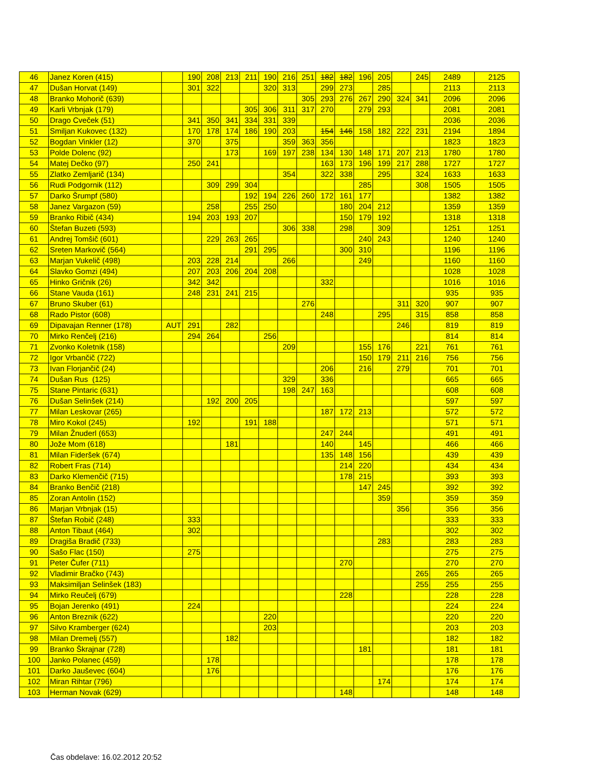| 46 | Janez Koren (415) | | 190 | 208 | 213 | 211 | 190 | 216 | 251 | 182 | 182 | 196 | 205 | | 245 | 2489 | 2125 |
| 47 | Dušan Horvat (149) | | 301 | 322 | | | 320 | 313 | | 299 | 273 | | 285 | | | 2113 | 2113 |
| 48 | Branko Mohorič (639) | | | | | | | | 305 | 293 | 276 | 267 | 290 | 324 | 341 | 2096 | 2096 |
| 49 | Karli Vrbnjak (179) | | | | | 305 | 306 | 311 | 317 | 270 | | 279 | 293 | | | 2081 | 2081 |
| 50 | Drago Cveček (51) | | 341 | 350 | 341 | 334 | 331 | 339 | | | | | | | | 2036 | 2036 |
| 51 | Smiljan Kukovec (132) | | 170 | 178 | 174 | 186 | 190 | 203 | | 154 | 146 | 158 | 182 | 222 | 231 | 2194 | 1894 |
| 52 | Bogdan Vinkler (12) | | 370 | | 375 | | | 359 | 363 | 356 | | | | | | 1823 | 1823 |
| 53 | Polde Dolenc (92) | | | | 173 | | 169 | 197 | 238 | 134 | 130 | 148 | 171 | 207 | 213 | 1780 | 1780 |
| 54 | Matej Dečko (97) | | 250 | 241 | | | | | | 163 | 173 | 196 | 199 | 217 | 288 | 1727 | 1727 |
| 55 | Zlatko Zemljarič (134) | | | | | | | 354 | | 322 | 338 | | 295 | | 324 | 1633 | 1633 |
| 56 | Rudi Podgornik (112) | | | 309 | 299 | 304 | | | | | | 285 | | | 308 | 1505 | 1505 |
| 57 | Darko Šrumpf (580) | | | | | 192 | 194 | 226 | 260 | 172 | 161 | 177 | | | | 1382 | 1382 |
| 58 | Janez Vargazon (59) | | | 258 | | 255 | 250 | | | | 180 | 204 | 212 | | | 1359 | 1359 |
| 59 | Branko Ribič (434) | | 194 | 203 | 193 | 207 | | | | | 150 | 179 | 192 | | | 1318 | 1318 |
| 60 | Štefan Buzeti (593) | | | | | | | 306 | 338 | | 298 | | 309 | | | 1251 | 1251 |
| 61 | Andrej Tomšič (601) | | | 229 | 263 | 265 | | | | | | 240 | 243 | | | 1240 | 1240 |
| 62 | Sreten Markovič (564) | | | | | 291 | 295 | | | | 300 | 310 | | | | 1196 | 1196 |
| 63 | Marjan Vukelič (498) | | 203 | 228 | 214 | | | 266 | | | | 249 | | | | 1160 | 1160 |
| 64 | Slavko Gomzi (494) | | 207 | 203 | 206 | 204 | 208 | | | | | | | | | 1028 | 1028 |
| 65 | Hinko Gričnik (26) | | 342 | 342 | | | | | | 332 | | | | | | 1016 | 1016 |
| 66 | Stane Vauda (161) | | 248 | 231 | 241 | 215 | | | | | | | | | | 935 | 935 |
| 67 | Bruno Skuber (61) | | | | | | | | 276 | | | | | 311 | 320 | 907 | 907 |
| 68 | Rado Pistor (608) | | | | | | | | | 248 | | | 295 | | 315 | 858 | 858 |
| 69 | Dipavajan Renner (178) | AUT | 291 | | 282 | | | | | | | | | 246 | | 819 | 819 |
| 70 | Mirko Renčelj (216) | | 294 | 264 | | | 256 | | | | | | | | | 814 | 814 |
| 71 | Zvonko Koletnik (158) | | | | | | | 209 | | | | 155 | 176 | | 221 | 761 | 761 |
| 72 | Igor Vrbančič (722) | | | | | | | | | | | 150 | 179 | 211 | 216 | 756 | 756 |
| 73 | Ivan Florjančič (24) | | | | | | | | | 206 | | 216 | | 279 | | 701 | 701 |
| 74 | Dušan Rus (125) | | | | | | | 329 | | 336 | | | | | | 665 | 665 |
| 75 | Stane Pintaric (631) | | | | | | | 198 | 247 | 163 | | | | | | 608 | 608 |
| 76 | Dušan Selinšek (214) | | | 192 | 200 | 205 | | | | | | | | | | 597 | 597 |
| 77 | Milan Leskovar (265) | | | | | | | | | 187 | 172 | 213 | | | | 572 | 572 |
| 78 | Miro Kokol (245) | | 192 | | | 191 | 188 | | | | | | | | | 571 | 571 |
| 79 | Milan Žnuderl (653) | | | | | | | | | 247 | 244 | | | | | 491 | 491 |
| 80 | Jože Mom (618) | | | | 181 | | | | | 140 | | 145 | | | | 466 | 466 |
| 81 | Milan Fideršek (674) | | | | | | | | | 135 | 148 | 156 | | | | 439 | 439 |
| 82 | Robert Fras (714) | | | | | | | | | | 214 | 220 | | | | 434 | 434 |
| 83 | Darko Klemenčič (715) | | | | | | | | | | 178 | 215 | | | | 393 | 393 |
| 84 | Branko Benčič (218) | | | | | | | | | | | 147 | 245 | | | 392 | 392 |
| 85 | Zoran Antolin (152) | | | | | | | | | | | | 359 | | | 359 | 359 |
| 86 | Marjan Vrbnjak (15) | | | | | | | | | | | | | 356 | | 356 | 356 |
| 87 | Štefan Robič (248) | | 333 | | | | | | | | | | | | | 333 | 333 |
| 88 | Anton Tibaut (464) | | 302 | | | | | | | | | | | | | 302 | 302 |
| 89 | Dragiša Bradič (733) | | | | | | | | | | | | 283 | | | 283 | 283 |
| 90 | Sašo Flac (150) | | 275 | | | | | | | | | | | | | 275 | 275 |
| 91 | Peter Čufer (711) | | | | | | | | | | 270 | | | | | 270 | 270 |
| 92 | Vladimir Bračko (743) | | | | | | | | | | | | | | 265 | 265 | 265 |
| 93 | Maksimiljan Selinšek (183) | | | | | | | | | | | | | | 255 | 255 | 255 |
| 94 | Mirko Reučelj (679) | | | | | | | | | | 228 | | | | | 228 | 228 |
| 95 | Bojan Jerenko (491) | | 224 | | | | | | | | | | | | | 224 | 224 |
| 96 | Anton Breznik (622) | | | | | | 220 | | | | | | | | | 220 | 220 |
| 97 | Silvo Kramberger (624) | | | | | | 203 | | | | | | | | | 203 | 203 |
| 98 | Milan Dremelj (557) | | | | 182 | | | | | | | | | | | 182 | 182 |
| 99 | Branko Škrajnar (728) | | | | | | | | | | | 181 | | | | 181 | 181 |
| 100 | Janko Polanec (459) | | | 178 | | | | | | | | | | | | 178 | 178 |
| 101 | Darko Jauševec (604) | | | 176 | | | | | | | | | | | | 176 | 176 |
| 102 | Miran Rihtar (796) | | | | | | | | | | | | 174 | | | 174 | 174 |
| 103 | Herman Novak (629) | | | | | | | | | | 148 | | | | | 148 | 148 |
Čas obdelave: 16.02.2012 20:52